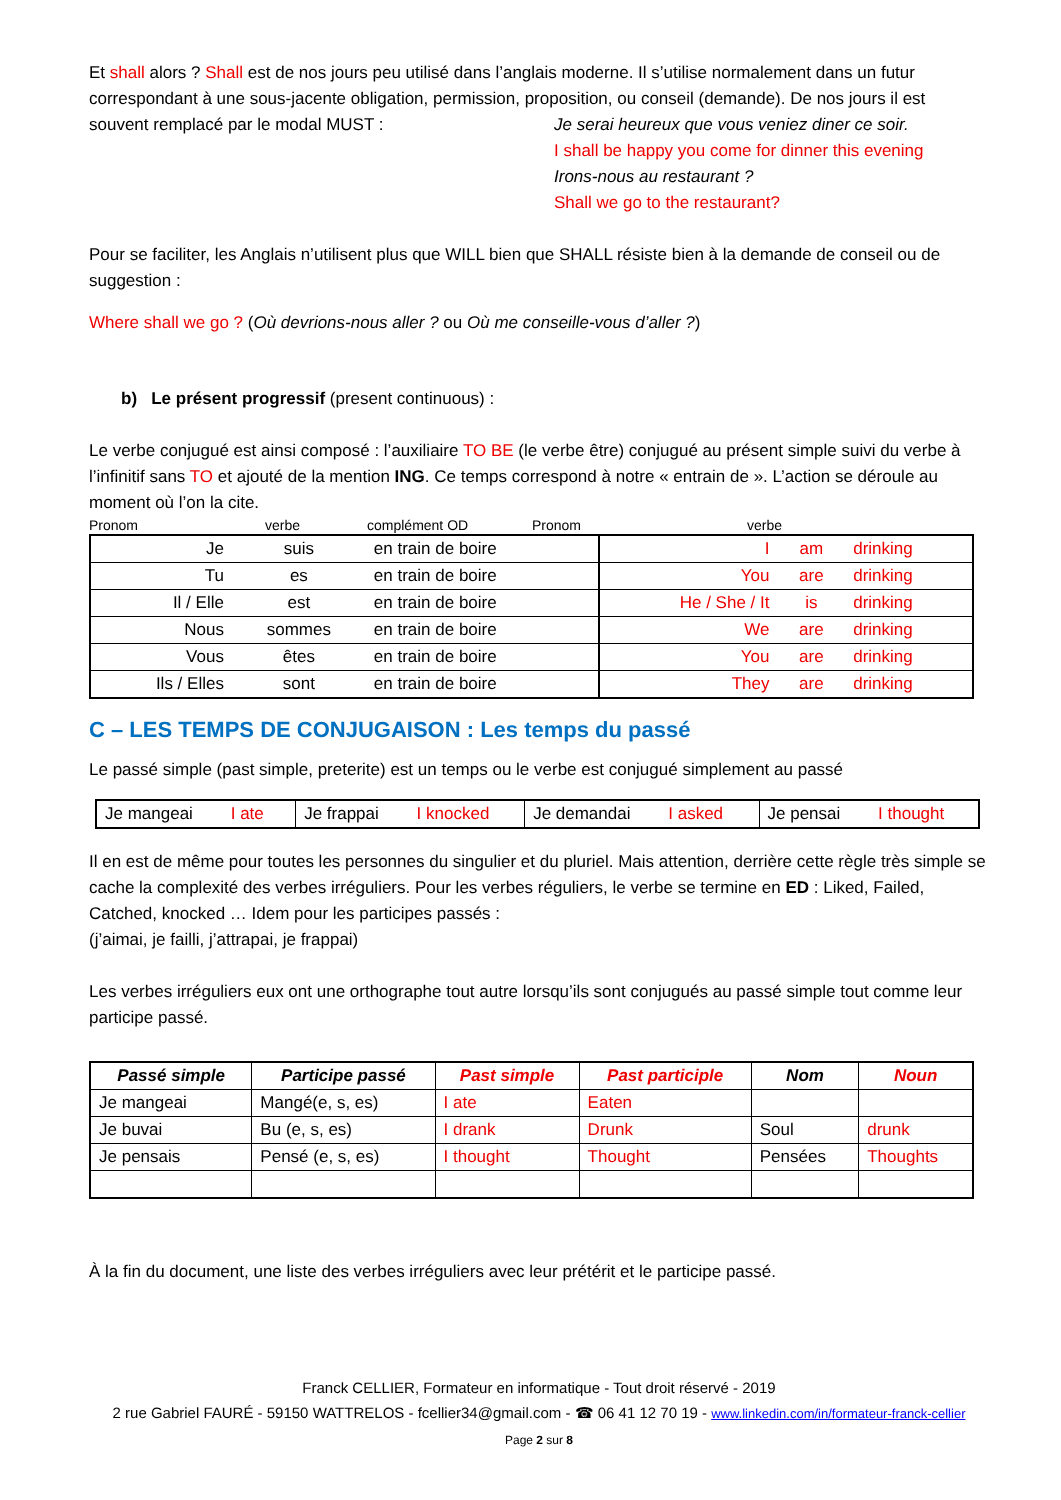Et shall alors ? Shall est de nos jours peu utilisé dans l’anglais moderne. Il s’utilise normalement dans un futur correspondant à une sous-jacente obligation, permission, proposition, ou conseil (demande). De nos jours il est souvent remplacé par le modal MUST :
Je serai heureux que vous veniez diner ce soir.
I shall be happy you come for dinner this evening
Irons-nous au restaurant ?
Shall we go to the restaurant?
Pour se faciliter, les Anglais n’utilisent plus que WILL bien que SHALL résiste bien à la demande de conseil ou de suggestion :
Where shall we go ? (Où devrions-nous aller ? ou Où me conseille-vous d’aller ?)
b) Le présent progressif (present continuous) :
Le verbe conjugué est ainsi composé : l’auxiliaire TO BE (le verbe être) conjugué au présent simple suivi du verbe à l’infinitif sans TO et ajouté de la mention ING. Ce temps correspond à notre « entrain de ». L’action se déroule au moment où l’on la cite.
Pronom verbe complément OD Pronom verbe
| Je | suis | en train de boire | I | am | drinking |
| Tu | es | en train de boire | You | are | drinking |
| Il / Elle | est | en train de boire | He / She / It | is | drinking |
| Nous | sommes | en train de boire | We | are | drinking |
| Vous | êtes | en train de boire | You | are | drinking |
| Ils / Elles | sont | en train de boire | They | are | drinking |
C – LES TEMPS DE CONJUGAISON : Les temps du passé
Le passé simple (past simple, preterite) est un temps ou le verbe est conjugué simplement au passé
| Je mangeai I ate | Je frappai I knocked | Je demandai I asked | Je pensai I thought |
Il en est de même pour toutes les personnes du singulier et du pluriel. Mais attention, derrière cette règle très simple se cache la complexité des verbes irréguliers. Pour les verbes réguliers, le verbe se termine en ED : Liked, Failed, Catched, knocked … Idem pour les participes passés :
(j’aimai, je failli, j’attrapai, je frappai)
Les verbes irréguliers eux ont une orthographe tout autre lorsqu’ils sont conjugués au passé simple tout comme leur participe passé.
| Passé simple | Participe passé | Past simple | Past participle | Nom | Noun |
| --- | --- | --- | --- | --- | --- |
| Je mangeai | Mangé(e, s, es) | I ate | Eaten | | |
| Je buvai | Bu (e, s, es) | I drank | Drunk | Soul | drunk |
| Je pensais | Pensé (e, s, es) | I thought | Thought | Pensées | Thoughts |
À la fin du document, une liste des verbes irréguliers avec leur prétérit et le participe passé.
Franck CELLIER, Formateur en informatique - Tout droit réservé - 2019
2 rue Gabriel FAURÉ - 59150 WATTRELOS - fcellier34@gmail.com - ☎ 06 41 12 70 19 - www.linkedin.com/in/formateur-franck-cellier
Page 2 sur 8